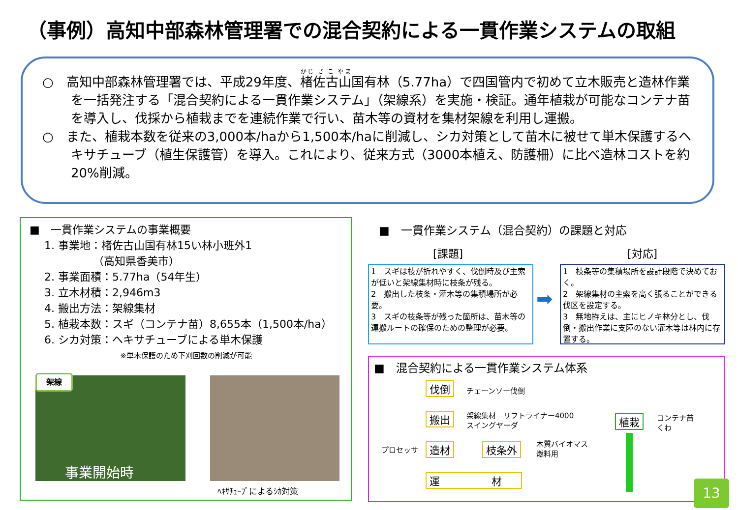（事例）高知中部森林管理署での混合契約による一貫作業システムの取組
○　高知中部森林管理署では、平成29年度、楮佐古山国有林（5.77ha）で四国管内で初めて立木販売と造林作業を一括発注する「混合契約による一貫作業システム」（架線系）を実施・検証。通年植栽が可能なコンテナ苗を導入し、伐採から植栽までを連続作業で行い、苗木等の資材を集材架線を利用し運搬。
○　また、植栽本数を従来の3,000本/haから1,500本/haに削減し、シカ対策として苗木に被せて単木保護するヘキサチューブ（植生保護管）を導入。これにより、従来方式（3000本植え、防護柵）に比べ造林コストを約20%削減。
■　一貫作業システムの事業概要
1. 事業地：楮佐古山国有林15い林小班外1
　　　　　（高知県香美市）
2. 事業面積：5.77ha（54年生）
3. 立木材積：2,946m3
4. 搬出方法：架線集材
5. 植栽本数：スギ（コンテナ苗）8,655本（1,500本/ha）
6. シカ対策：ヘキサチューブによる単木保護
※単木保護のため下刈回数の削減が可能
架線
事業開始時
ﾍｷｻﾁｭｰﾌﾞによるｼｶ対策
■　一貫作業システム（混合契約）の課題と対応
[課題] [対応]
1　スギは枝が折れやすく、伐倒時及び主索が低いと架線集材時に枝条が残る。
2　搬出した枝条・灌木等の集積場所が必要。
3　スギの枝条等が残った箇所は、苗木等の運搬ルートの確保のための整理が必要。
➡
1　枝条等の集積場所を設計段階で決めておく。
2　架線集材の主索を高く張ることができる伐区を設定する。
3　無地拵えは、主にヒノキ林分とし、伐倒・搬出作業に支障のない灌木等は林内に存置する。
■　混合契約による一貫作業システム体系
伐倒 チェーンソー伐倒
搬出
架線集材　リフトライナー4000
スイングヤーダ
プロセッサ 造材 枝条外
木質バイオマス
燃料用
運　　　　　材
植栽
コンテナ苗
くわ
13